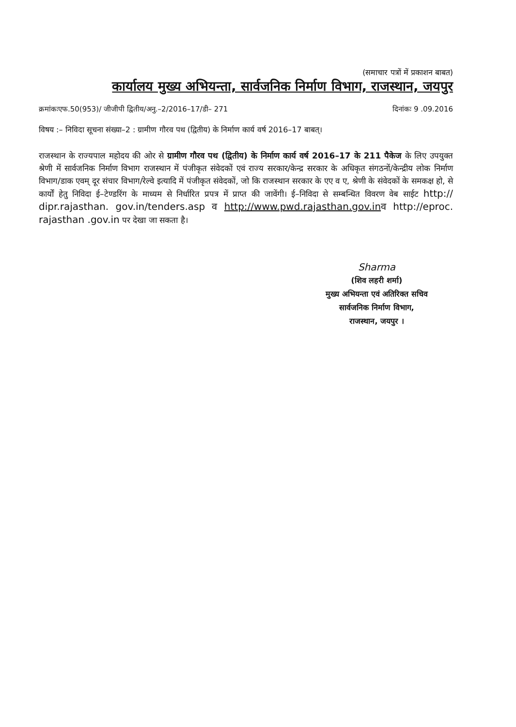(समाचार पत्रों में प्रकाशन बाबत)
कार्यालय मुख्य अभियन्ता, सार्वजनिक निर्माण विभाग, राजस्थान, जयपुर
क्रमांकःएफ.50(953)/ जीजीपी द्वितीय/अनु.–2/2016–17/डी– 271 दिनांकः 9 .09.2016
विषय :– निविदा सूचना संख्या–2 : ग्रामीण गौरव पथ (द्वितीय) के निर्माण कार्य वर्ष 2016–17 बाबत्।
राजस्थान के राज्यपाल महोदय की ओर से ग्रामीण गौरव पथ (द्वितीय) के निर्माण कार्य वर्ष 2016–17 के 211 पैकेज के लिए उपयुक्त श्रेणी में सार्वजनिक निर्माण विभाग राजस्थान में पंजीकृत संवेदकों एवं राज्य सरकार/केन्द्र सरकार के अधिकृत संगठनों/केन्द्रीय लोक निर्माण विभाग/डाक एवम् दूर संचार विभाग/रेल्वे इत्यादि में पंजीकृत संवेदकों, जो कि राजस्थान सरकार के एए व ए, श्रेणी के संवेदकों के समकक्ष हो, से कार्यों हेतु निविदा ई–टेण्डरिंग के माध्यम से निर्धारित प्रपत्र में प्राप्त की जावेंगी। ई–निविदा से सम्बन्धित विवरण वेब साईट http:// dipr.rajasthan. gov.in/tenders.asp व http://www.pwd.rajasthan.gov.inव http://eproc. rajasthan .gov.in पर देखा जा सकता है।
Sharma
(शिव लहरी शर्मा)
मुख्य अभियन्ता एवं अतिरिक्त सचिव
सार्वजनिक निर्माण विभाग,
राजस्थान, जयपुर ।